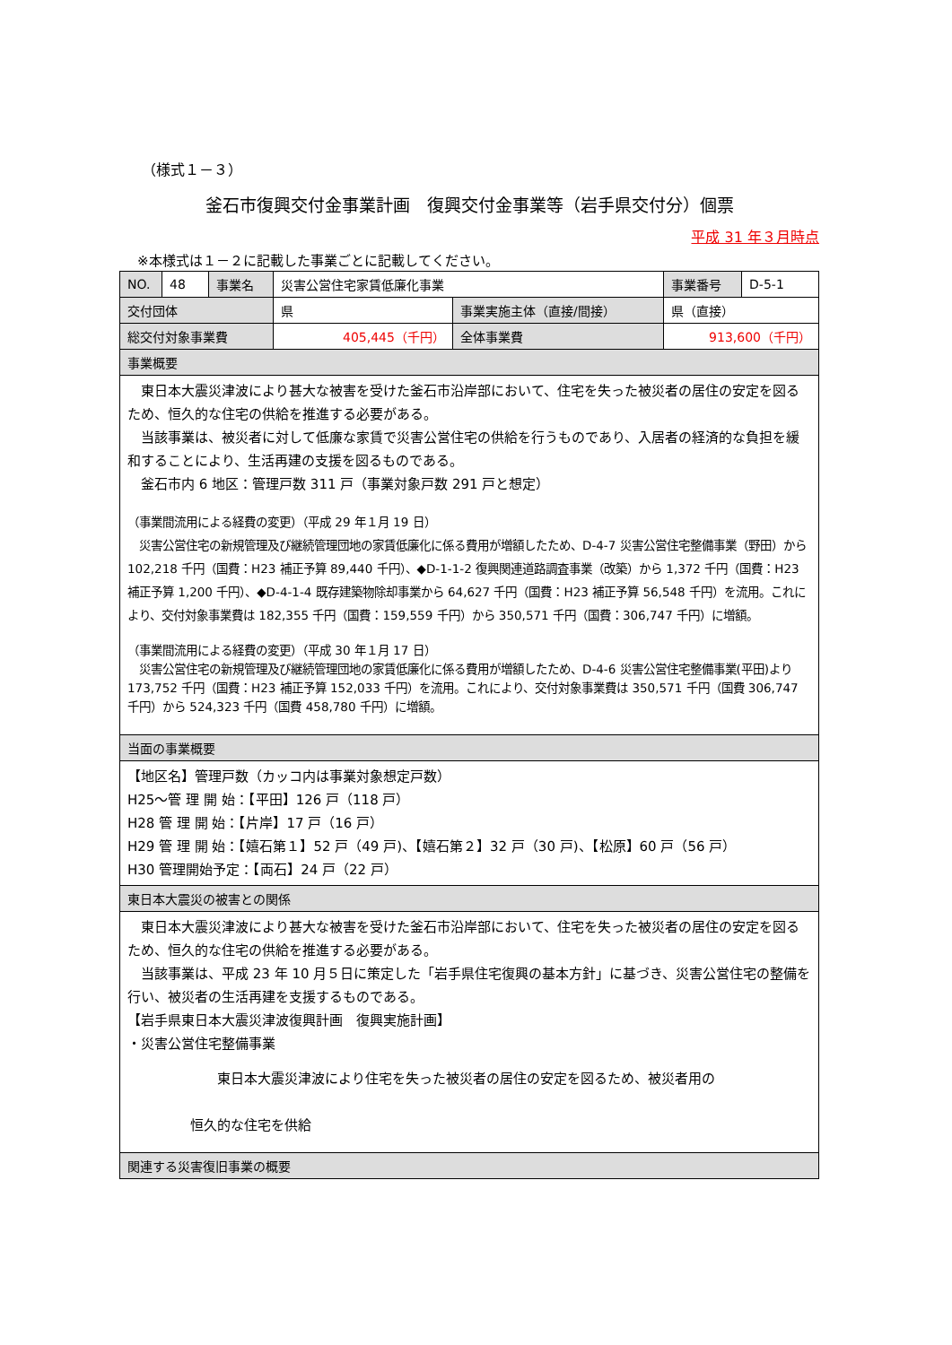（様式１－３）
釜石市復興交付金事業計画　復興交付金事業等（岩手県交付分）個票
平成 31 年３月時点
※本様式は１－２に記載した事業ごとに記載してください。
| NO. | 48 | 事業名 | 災害公営住宅家賃低廉化事業 | | 事業番号 | D-5-1 |
| 交付団体 | | | 県 | 事業実施主体（直接/間接） | 県（直接） | |
| 総交付対象事業費 | | | 405,445（千円） | 全体事業費 | 913,600（千円） | |
| 事業概要 | | | | | | |
| 東日本大震災津波により甚大な被害を受けた釜石市沿岸部において、住宅を失った被災者の居住の安定を図るため、恒久的な住宅の供給を推進する必要がある。 当該事業は、被災者に対して低廉な家賃で災害公営住宅の供給を行うものであり、入居者の経済的な負担を緩和することにより、生活再建の支援を図るものである。 釜石市内 6 地区：管理戸数 311 戸（事業対象戸数 291 戸と想定） （事業間流用による経費の変更）（平成 29 年１月 19 日） 災害公営住宅の新規管理及び継続管理団地の家賃低廉化に係る費用が増額したため、D-4-7 災害公営住宅整備事業（野田）から 102,218 千円（国費：H23 補正予算 89,440 千円）、◆D-1-1-2 復興関連道路調査事業（改築）から 1,372 千円（国費：H23 補正予算 1,200 千円）、◆D-4-1-4 既存建築物除却事業から 64,627 千円（国費：H23 補正予算 56,548 千円）を流用。これにより、交付対象事業費は 182,355 千円（国費：159,559 千円）から 350,571 千円（国費：306,747 千円）に増額。 （事業間流用による経費の変更）（平成 30 年１月 17 日） 災害公営住宅の新規管理及び継続管理団地の家賃低廉化に係る費用が増額したため、D-4-6 災害公営住宅整備事業(平田)より 173,752 千円（国費：H23 補正予算 152,033 千円）を流用。これにより、交付対象事業費は 350,571 千円（国費 306,747 千円）から 524,323 千円（国費 458,780 千円）に増額。 | | | | | | |
| 当面の事業概要 | | | | | | |
| 【地区名】管理戸数（カッコ内は事業対象想定戸数） H25～管 理 開 始：【平田】126 戸（118 戸） H28 管 理 開 始：【片岸】17 戸（16 戸） H29 管 理 開 始：【嬉石第１】52 戸（49 戸)、【嬉石第２】32 戸（30 戸)、【松原】60 戸（56 戸） H30 管理開始予定：【両石】24 戸（22 戸） | | | | | | |
| 東日本大震災の被害との関係 | | | | | | |
| 東日本大震災津波により甚大な被害を受けた釜石市沿岸部において、住宅を失った被災者の居住の安定を図るため、恒久的な住宅の供給を推進する必要がある。 当該事業は、平成 23 年 10 月５日に策定した「岩手県住宅復興の基本方針」に基づき、災害公営住宅の整備を行い、被災者の生活再建を支援するものである。 【岩手県東日本大震災津波復興計画 復興実施計画】 ・災害公営住宅整備事業 東日本大震災津波により住宅を失った被災者の居住の安定を図るため、被災者用の 恒久的な住宅を供給 | | | | | | |
| 関連する災害復旧事業の概要 | | | | | | |